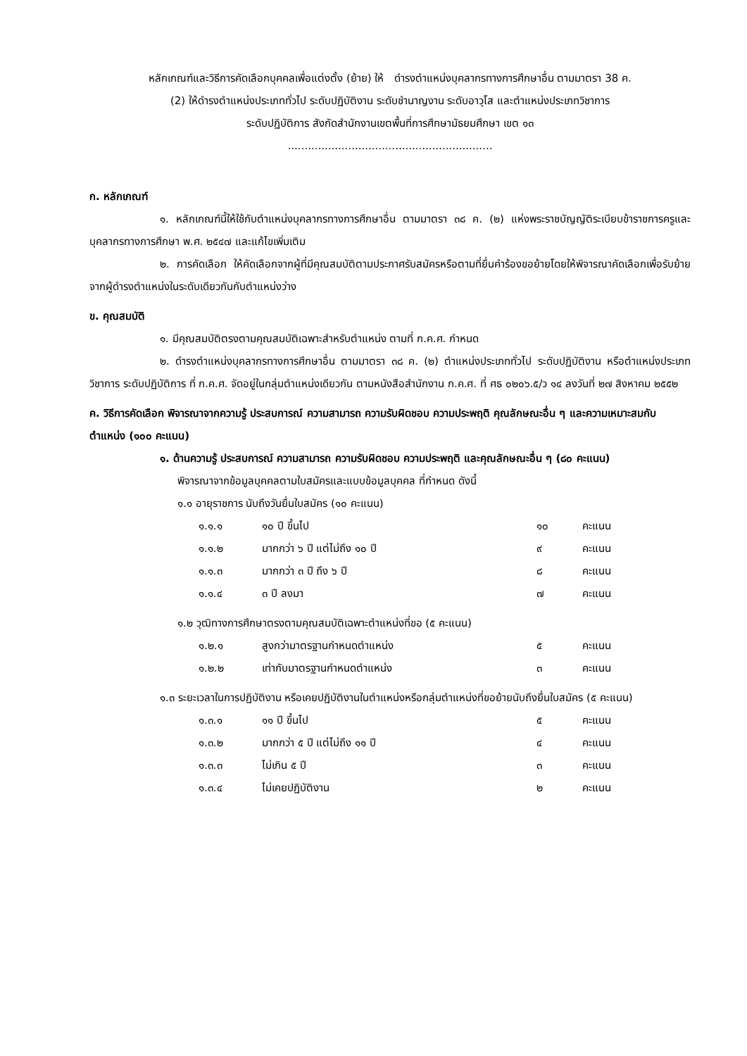หลักเกณฑ์และวิธีการคัดเลือกบุคคลเพื่อแต่งตั้ง (ย้าย) ให้ ดำรงตำแหน่งบุคลากรทางการศึกษาอื่น ตามมาตรา 38 ค.
(2) ให้ดำรงตำแหน่งประเภททั่วไป ระดับปฏิบัติงาน ระดับชำนาญงาน ระดับอาวุโส และตำแหน่งประเภทวิชาการ
ระดับปฏิบัติการ สังกัดสำนักงานเขตพื้นที่การศึกษามัธยมศึกษา เขต ๑๓
.............................................................
ก. หลักเกณฑ์
๑. หลักเกณฑ์นี้ให้ใช้กับตำแหน่งบุคลากรทางการศึกษาอื่น ตามมาตรา ๓๘ ค. (๒) แห่งพระราชบัญญัติระเบียบข้าราชการครูและบุคลากรทางการศึกษา พ.ศ. ๒๕๔๗ และแก้ไขเพิ่มเติม
๒. การคัดเลือก ให้คัดเลือกจากผู้ที่มีคุณสมบัติตามประกาศรับสมัครหรือตามที่ยื่นคำร้องขอย้ายโดยให้พิจารณาคัดเลือกเพื่อรับย้ายจากผู้ดำรงตำแหน่งในระดับเดียวกันกับตำแหน่งว่าง
ข. คุณสมบัติ
๑. มีคุณสมบัติตรงตามคุณสมบัติเฉพาะสำหรับตำแหน่ง ตามที่ ก.ค.ศ. กำหนด
๒. ดำรงตำแหน่งบุคลากรทางการศึกษาอื่น ตามมาตรา ๓๘ ค. (๒) ตำแหน่งประเภททั่วไป ระดับปฏิบัติงาน หรือตำแหน่งประเภทวิชาการ ระดับปฏิบัติการ ที่ ก.ค.ศ. จัดอยู่ในกลุ่มตำแหน่งเดียวกัน ตามหนังสือสำนักงาน ก.ค.ศ. ที่ ศธ ๐๒๐๖.๕/ว ๑๔ ลงวันที่ ๒๗ สิงหาคม ๒๕๕๒
ค. วิธีการคัดเลือก พิจารณาจากความรู้ ประสบการณ์ ความสามารถ ความรับผิดชอบ ความประพฤติ คุณลักษณะอื่น ๆ และความเหมาะสมกับตำแหน่ง (๑๐๐ คะแนน)
๑. ด้านความรู้ ประสบการณ์ ความสามารถ ความรับผิดชอบ ความประพฤติ และคุณลักษณะอื่น ๆ (๘๐ คะแนน)
พิจารณาจากข้อมูลบุคคลตามใบสมัครและแบบข้อมูลบุคคล ที่กำหนด ดังนี้
๑.๑ อายุราชการ นับถึงวันยื่นใบสมัคร (๑๐ คะแนน)
| ๑.๑.๑ | ๑๐ ปี ขึ้นไป | ๑๐ | คะแนน |
| ๑.๑.๒ | มากกว่า ๖ ปี แต่ไม่ถึง ๑๐ ปี | ๙ | คะแนน |
| ๑.๑.๓ | มากกว่า ๓ ปี ถึง ๖ ปี | ๘ | คะแนน |
| ๑.๑.๔ | ๓ ปี ลงมา | ๗ | คะแนน |
๑.๒ วุฒิทางการศึกษาตรงตามคุณสมบัติเฉพาะตำแหน่งที่ขอ (๕ คะแนน)
| ๑.๒.๑ | สูงกว่ามาตรฐานกำหนดตำแหน่ง | ๕ | คะแนน |
| ๑.๒.๒ | เท่ากับมาตรฐานกำหนดตำแหน่ง | ๓ | คะแนน |
๑.๓ ระยะเวลาในการปฏิบัติงาน หรือเคยปฏิบัติงานในตำแหน่งหรือกลุ่มตำแหน่งที่ขอย้ายนับถึงยื่นใบสมัคร (๕ คะแนน)
| ๑.๓.๑ | ๑๑ ปี ขึ้นไป | ๕ | คะแนน |
| ๑.๓.๒ | มากกว่า ๕ ปี แต่ไม่ถึง ๑๑ ปี | ๔ | คะแนน |
| ๑.๓.๓ | ไม่เกิน ๕ ปี | ๓ | คะแนน |
| ๑.๓.๔ | ไม่เคยปฏิบัติงาน | ๒ | คะแนน |